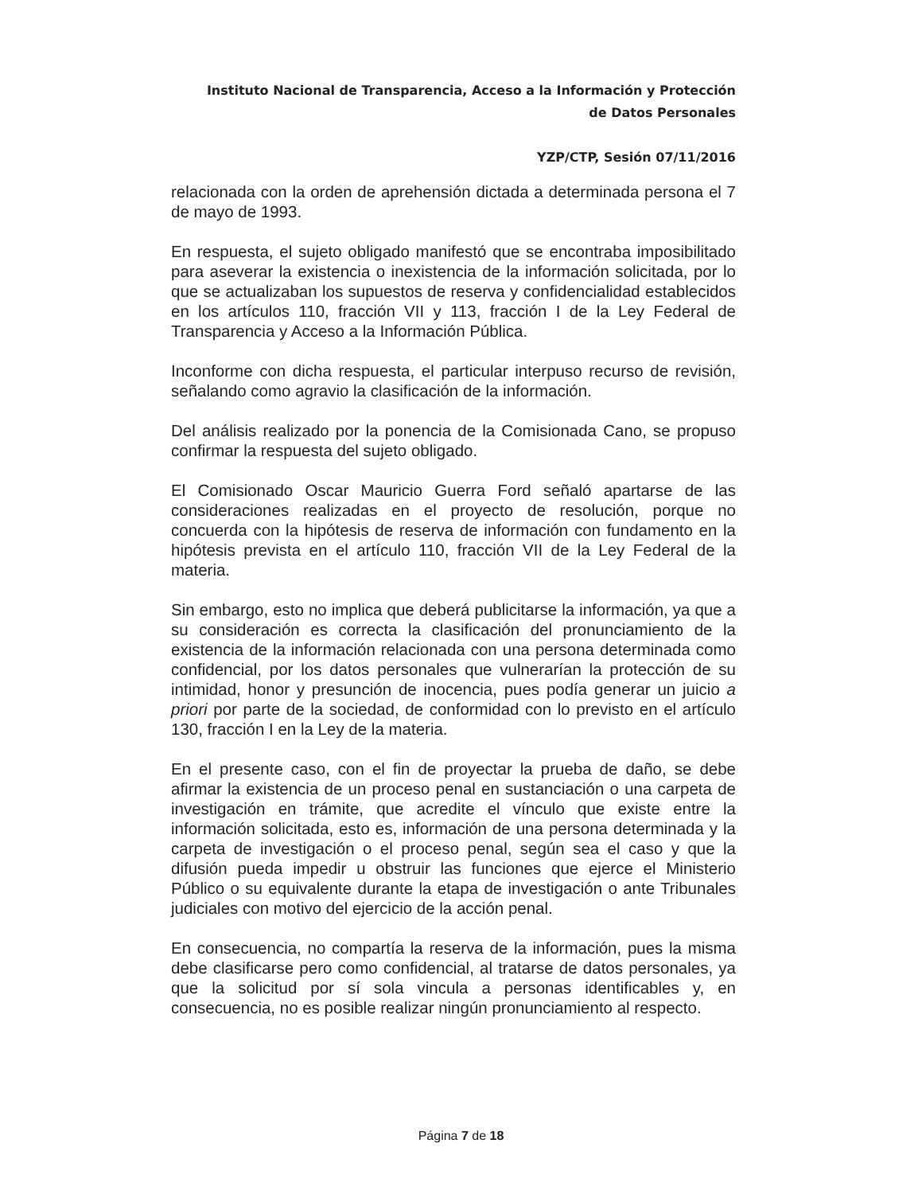Instituto Nacional de Transparencia, Acceso a la Información y Protección
de Datos Personales
YZP/CTP, Sesión 07/11/2016
relacionada con la orden de aprehensión dictada a determinada persona el 7 de mayo de 1993.
En respuesta, el sujeto obligado manifestó que se encontraba imposibilitado para aseverar la existencia o inexistencia de la información solicitada, por lo que se actualizaban los supuestos de reserva y confidencialidad establecidos en los artículos 110, fracción VII y 113, fracción I de la Ley Federal de Transparencia y Acceso a la Información Pública.
Inconforme con dicha respuesta, el particular interpuso recurso de revisión, señalando como agravio la clasificación de la información.
Del análisis realizado por la ponencia de la Comisionada Cano, se propuso confirmar la respuesta del sujeto obligado.
El Comisionado Oscar Mauricio Guerra Ford señaló apartarse de las consideraciones realizadas en el proyecto de resolución, porque no concuerda con la hipótesis de reserva de información con fundamento en la hipótesis prevista en el artículo 110, fracción VII de la Ley Federal de la materia.
Sin embargo, esto no implica que deberá publicitarse la información, ya que a su consideración es correcta la clasificación del pronunciamiento de la existencia de la información relacionada con una persona determinada como confidencial, por los datos personales que vulnerarían la protección de su intimidad, honor y presunción de inocencia, pues podía generar un juicio a priori por parte de la sociedad, de conformidad con lo previsto en el artículo 130, fracción I en la Ley de la materia.
En el presente caso, con el fin de proyectar la prueba de daño, se debe afirmar la existencia de un proceso penal en sustanciación o una carpeta de investigación en trámite, que acredite el vínculo que existe entre la información solicitada, esto es, información de una persona determinada y la carpeta de investigación o el proceso penal, según sea el caso y que la difusión pueda impedir u obstruir las funciones que ejerce el Ministerio Público o su equivalente durante la etapa de investigación o ante Tribunales judiciales con motivo del ejercicio de la acción penal.
En consecuencia, no compartía la reserva de la información, pues la misma debe clasificarse pero como confidencial, al tratarse de datos personales, ya que la solicitud por sí sola vincula a personas identificables y, en consecuencia, no es posible realizar ningún pronunciamiento al respecto.
Página 7 de 18